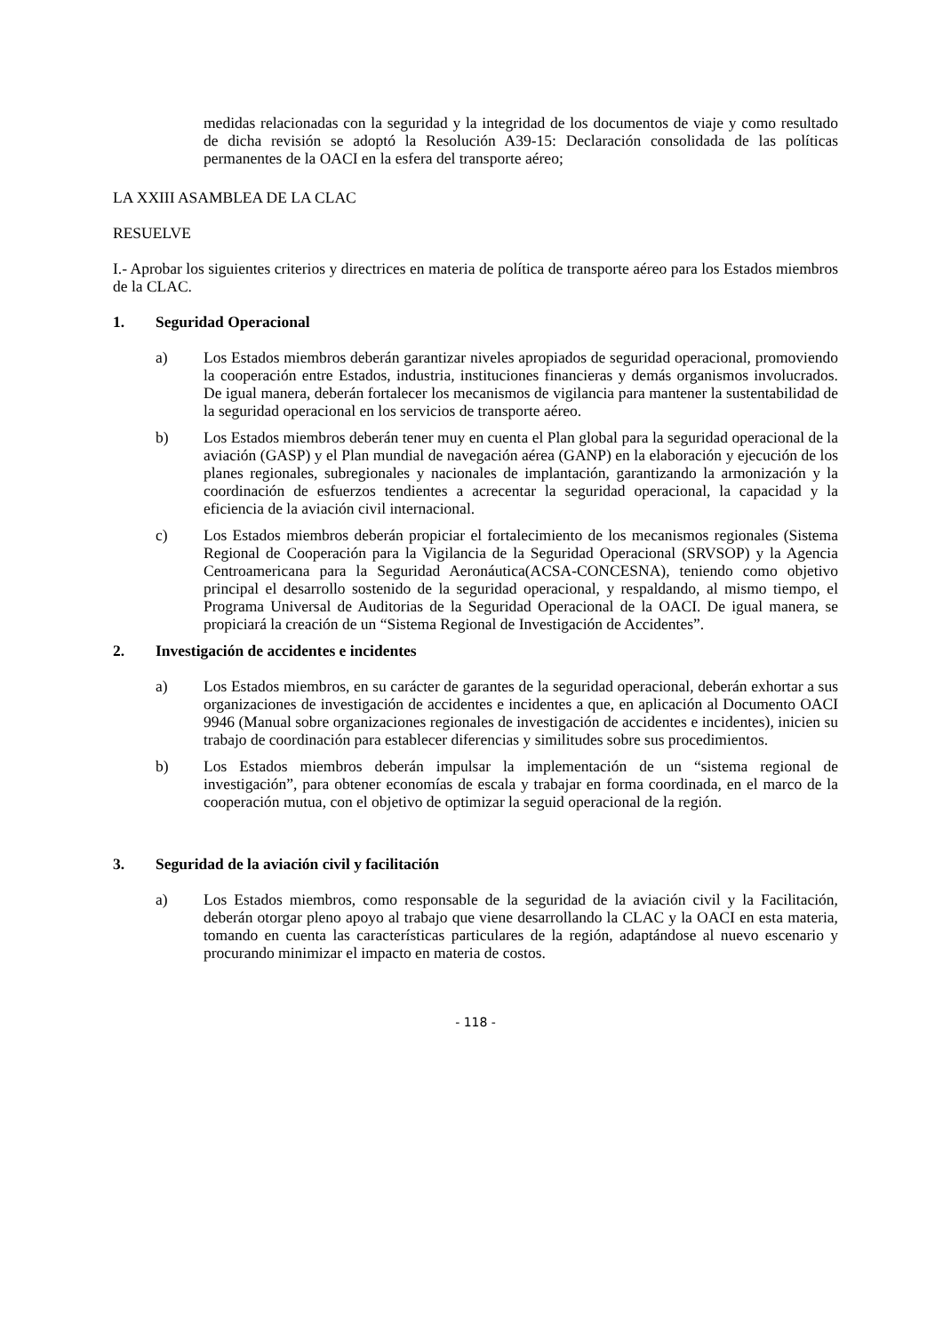medidas relacionadas con la seguridad y la integridad de los documentos de viaje y como resultado de dicha revisión se adoptó la Resolución A39-15: Declaración consolidada de las políticas permanentes de la OACI en la esfera del transporte aéreo;
LA XXIII ASAMBLEA DE LA CLAC
RESUELVE
I.- Aprobar los siguientes criterios y directrices en materia de política de transporte aéreo para los Estados miembros de la CLAC.
1. Seguridad Operacional
a) Los Estados miembros deberán garantizar niveles apropiados de seguridad operacional, promoviendo la cooperación entre Estados, industria, instituciones financieras y demás organismos involucrados. De igual manera, deberán fortalecer los mecanismos de vigilancia para mantener la sustentabilidad de la seguridad operacional en los servicios de transporte aéreo.
b) Los Estados miembros deberán tener muy en cuenta el Plan global para la seguridad operacional de la aviación (GASP) y el Plan mundial de navegación aérea (GANP) en la elaboración y ejecución de los planes regionales, subregionales y nacionales de implantación, garantizando la armonización y la coordinación de esfuerzos tendientes a acrecentar la seguridad operacional, la capacidad y la eficiencia de la aviación civil internacional.
c) Los Estados miembros deberán propiciar el fortalecimiento de los mecanismos regionales (Sistema Regional de Cooperación para la Vigilancia de la Seguridad Operacional (SRVSOP) y la Agencia Centroamericana para la Seguridad Aeronáutica(ACSA-CONCESNA), teniendo como objetivo principal el desarrollo sostenido de la seguridad operacional, y respaldando, al mismo tiempo, el Programa Universal de Auditorias de la Seguridad Operacional de la OACI. De igual manera, se propiciará la creación de un “Sistema Regional de Investigación de Accidentes”.
2. Investigación de accidentes e incidentes
a) Los Estados miembros, en su carácter de garantes de la seguridad operacional, deberán exhortar a sus organizaciones de investigación de accidentes e incidentes a que, en aplicación al Documento OACI 9946 (Manual sobre organizaciones regionales de investigación de accidentes e incidentes), inicien su trabajo de coordinación para establecer diferencias y similitudes sobre sus procedimientos.
b) Los Estados miembros deberán impulsar la implementación de un “sistema regional de investigación”, para obtener economías de escala y trabajar en forma coordinada, en el marco de la cooperación mutua, con el objetivo de optimizar la seguid operacional de la región.
3. Seguridad de la aviación civil y facilitación
a) Los Estados miembros, como responsable de la seguridad de la aviación civil y la Facilitación, deberán otorgar pleno apoyo al trabajo que viene desarrollando la CLAC y la OACI en esta materia, tomando en cuenta las características particulares de la región, adaptándose al nuevo escenario y procurando minimizar el impacto en materia de costos.
- 118 -